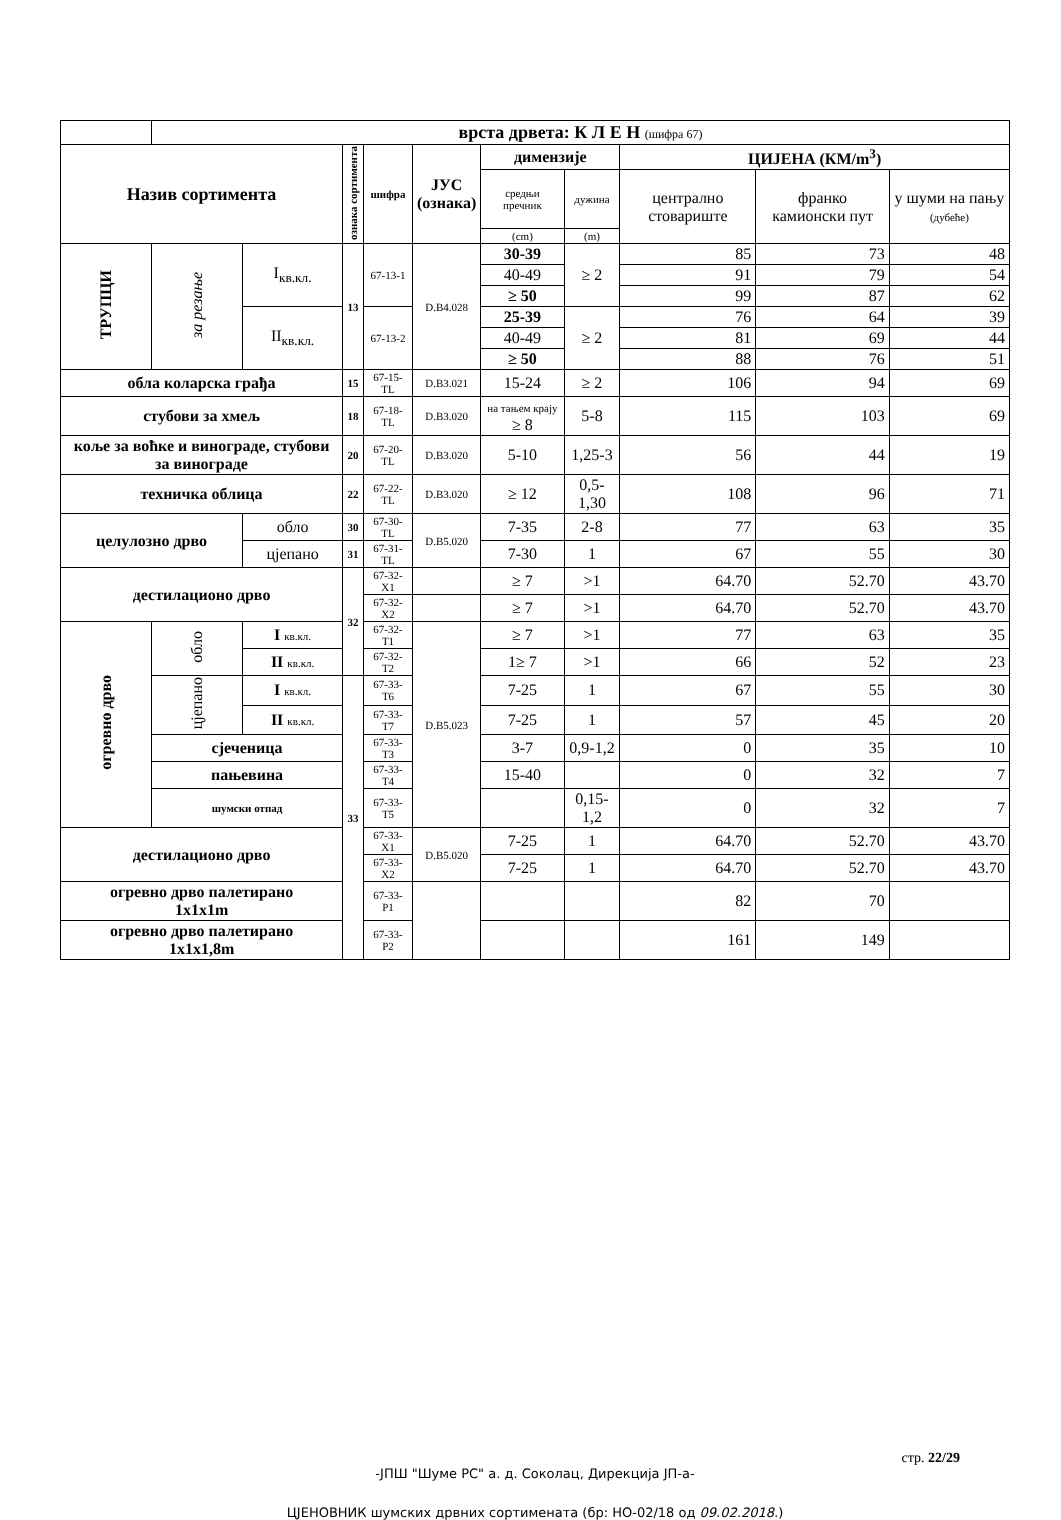| | врста дрвета: К Л Е Н (шифра 67) | | | | | | | | | |
| Назив сортимента | | | ознака сортимента | шифра | ЈУС (ознака) | димензије | | ЦИЈЕНА (КМ/m<sup>3</sup>) | | |
| | | | | | | средњи пречник | дужина | централно стовариште | франко камионски пут | у шуми на пању (дубеће) |
| | | | | | | (cm) | (m) | | | |
| ТРУПЦИ | за резање | I<sub>кв.кл.</sub> | 13 | 67-13-1 | D.B4.028 | 30-39 | ≥ 2 | 85 | 73 | 48 |
| | | | | | | 40-49 | | 91 | 79 | 54 |
| | | | | | | ≥ 50 | | 99 | 87 | 62 |
| | | II<sub>кв.кл.</sub> | | 67-13-2 | | 25-39 | ≥ 2 | 76 | 64 | 39 |
| | | | | | | 40-49 | | 81 | 69 | 44 |
| | | | | | | ≥ 50 | | 88 | 76 | 51 |
| обла коларска грађа | | | 15 | 67-15-TL | D.B3.021 | 15-24 | ≥ 2 | 106 | 94 | 69 |
| стубови за хмељ | | | 18 | 67-18-TL | D.B3.020 | на тањем крају ≥ 8 | 5-8 | 115 | 103 | 69 |
| коље за воћке и винограде, стубови за винограде | | | 20 | 67-20-TL | D.B3.020 | 5-10 | 1,25-3 | 56 | 44 | 19 |
| техничка облица | | | 22 | 67-22-TL | D.B3.020 | ≥ 12 | 0,5-1,30 | 108 | 96 | 71 |
| целулозно дрво | | обло | 30 | 67-30-TL | D.B5.020 | 7-35 | 2-8 | 77 | 63 | 35 |
| | | цјепано | 31 | 67-31-TL | | 7-30 | 1 | 67 | 55 | 30 |
| дестилационо дрво | | | 32 | 67-32-X1 | | ≥ 7 | >1 | 64.70 | 52.70 | 43.70 |
| | | | | 67-32-X2 | | ≥ 7 | >1 | 64.70 | 52.70 | 43.70 |
| огревно дрво | обло | I кв.кл. | | 67-32-T1 | D.B5.023 | ≥ 7 | >1 | 77 | 63 | 35 |
| | | II кв.кл. | | 67-32-T2 | | 1≥ 7 | >1 | 66 | 52 | 23 |
| | цјепано | I кв.кл. | 33 | 67-33-T6 | | 7-25 | 1 | 67 | 55 | 30 |
| | | II кв.кл. | | 67-33-T7 | | 7-25 | 1 | 57 | 45 | 20 |
| | сјеченица | | | 67-33-T3 | | 3-7 | 0,9-1,2 | 0 | 35 | 10 |
| | пањевина | | | 67-33-T4 | | 15-40 | | 0 | 32 | 7 |
| | шумски отпад | | | 67-33-T5 | | | 0,15-1,2 | 0 | 32 | 7 |
| дестилационо дрво | | | | 67-33-X1 | D.B5.020 | 7-25 | 1 | 64.70 | 52.70 | 43.70 |
| | | | | 67-33-X2 | | 7-25 | 1 | 64.70 | 52.70 | 43.70 |
| огревно дрво палетирано 1x1x1m | | | | 67-33-P1 | | | | 82 | 70 | |
| огревно дрво палетирано 1x1x1,8m | | | | 67-33-P2 | | | | 161 | 149 | |
стр. 22/29
-ЈПШ "Шуме РС" а. д. Соколац, Дирекција ЈП-а-
ЦЈЕНОВНИК шумских дрвних сортимената (бр: НО-02/18 од 09.02.2018.)